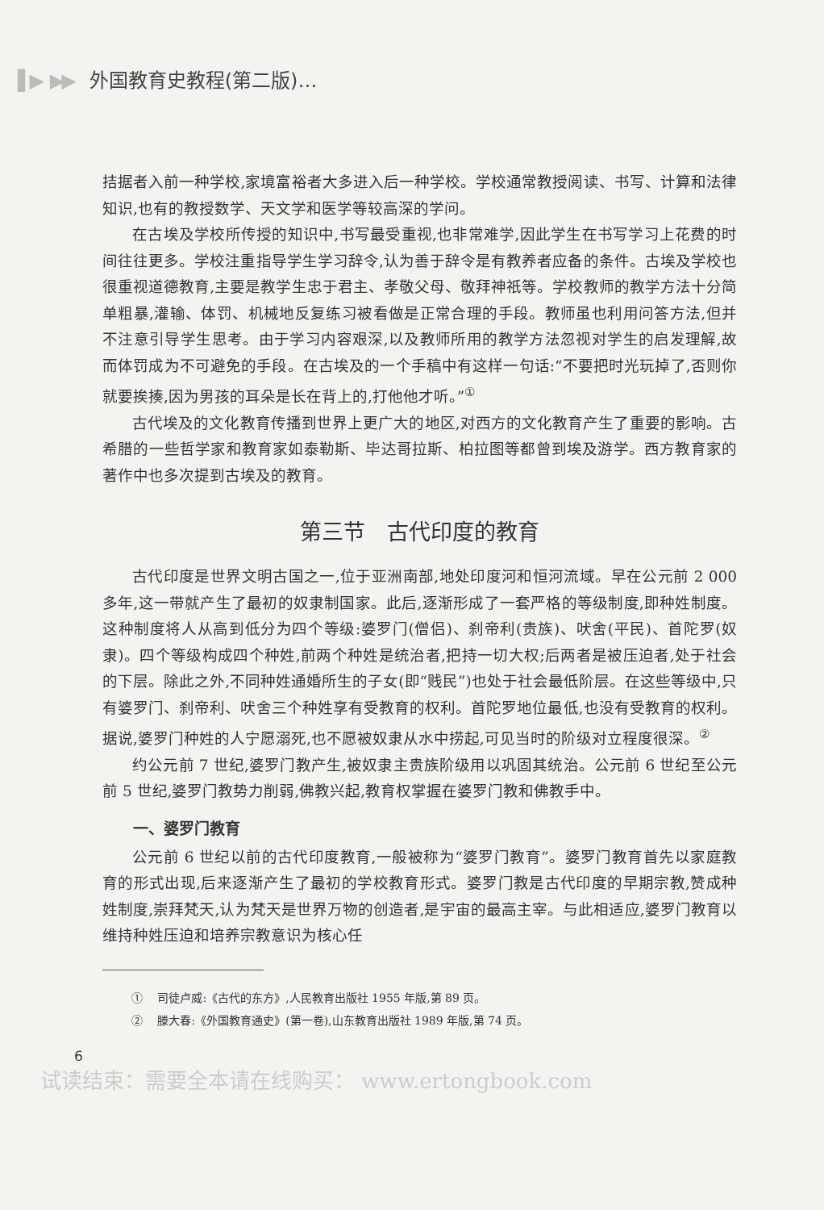▌▶ ▶▶ 外国教育史教程(第二版)…
拮据者入前一种学校,家境富裕者大多进入后一种学校。学校通常教授阅读、书写、计算和法律知识,也有的教授数学、天文学和医学等较高深的学问。
在古埃及学校所传授的知识中,书写最受重视,也非常难学,因此学生在书写学习上花费的时间往往更多。学校注重指导学生学习辞令,认为善于辞令是有教养者应备的条件。古埃及学校也很重视道德教育,主要是教学生忠于君主、孝敬父母、敬拜神祇等。学校教师的教学方法十分简单粗暴,灌输、体罚、机械地反复练习被看做是正常合理的手段。教师虽也利用问答方法,但并不注意引导学生思考。由于学习内容艰深,以及教师所用的教学方法忽视对学生的启发理解,故而体罚成为不可避免的手段。在古埃及的一个手稿中有这样一句话:“不要把时光玩掉了,否则你就要挨揍,因为男孩的耳朵是长在背上的,打他他才听。”<sup>①</sup>
古代埃及的文化教育传播到世界上更广大的地区,对西方的文化教育产生了重要的影响。古希腊的一些哲学家和教育家如泰勒斯、毕达哥拉斯、柏拉图等都曾到埃及游学。西方教育家的著作中也多次提到古埃及的教育。
第三节　古代印度的教育
古代印度是世界文明古国之一,位于亚洲南部,地处印度河和恒河流域。早在公元前 2 000 多年,这一带就产生了最初的奴隶制国家。此后,逐渐形成了一套严格的等级制度,即种姓制度。这种制度将人从高到低分为四个等级:婆罗门(僧侣)、刹帝利(贵族)、吠舍(平民)、首陀罗(奴隶)。四个等级构成四个种姓,前两个种姓是统治者,把持一切大权;后两者是被压迫者,处于社会的下层。除此之外,不同种姓通婚所生的子女(即“贱民”)也处于社会最低阶层。在这些等级中,只有婆罗门、刹帝利、吠舍三个种姓享有受教育的权利。首陀罗地位最低,也没有受教育的权利。据说,婆罗门种姓的人宁愿溺死,也不愿被奴隶从水中捞起,可见当时的阶级对立程度很深。<sup>②</sup>
约公元前 7 世纪,婆罗门教产生,被奴隶主贵族阶级用以巩固其统治。公元前 6 世纪至公元前 5 世纪,婆罗门教势力削弱,佛教兴起,教育权掌握在婆罗门教和佛教手中。
一、婆罗门教育
公元前 6 世纪以前的古代印度教育,一般被称为“婆罗门教育”。婆罗门教育首先以家庭教育的形式出现,后来逐渐产生了最初的学校教育形式。婆罗门教是古代印度的早期宗教,赞成种姓制度,崇拜梵天,认为梵天是世界万物的创造者,是宇宙的最高主宰。与此相适应,婆罗门教育以维持种姓压迫和培养宗教意识为核心任
① 　司徒卢威:《古代的东方》,人民教育出版社 1955 年版,第 89 页。
② 　滕大春:《外国教育通史》(第一卷),山东教育出版社 1989 年版,第 74 页。
6
试读结束：需要全本请在线购买： www.ertongbook.com